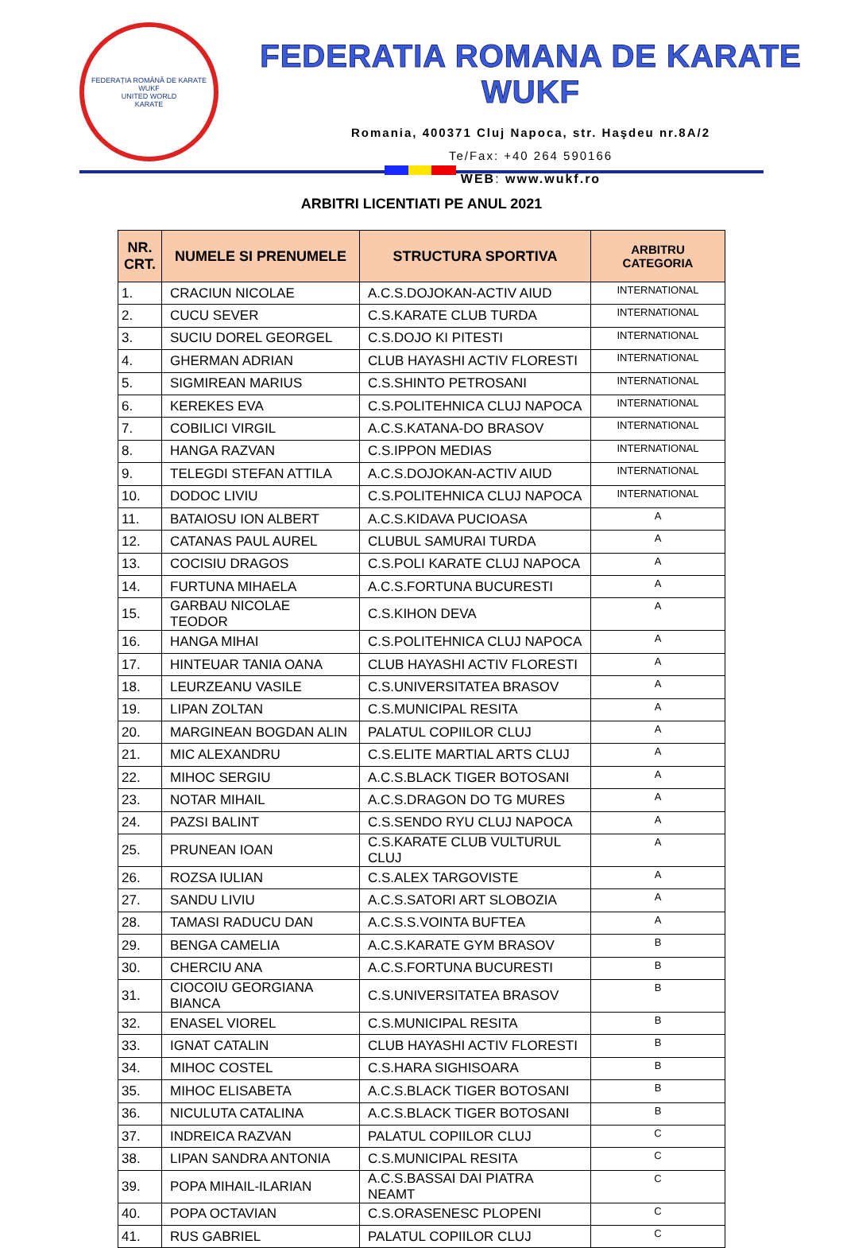FEDERAȚIA ROMÂNĂ DE KARATE WUKF
UNITED WORLD
KARATE
FEDERATIA ROMANA DE KARATE WUKF
Romania, 400371 Cluj Napoca, str. Haşdeu nr.8A/2
Te/Fax: +40 264 590166
WEB: www.wukf.ro
ARBITRI LICENTIATI PE ANUL 2021
| NR. CRT. | NUMELE SI PRENUMELE | STRUCTURA SPORTIVA | ARBITRU CATEGORIA |
| --- | --- | --- | --- |
| 1. | CRACIUN NICOLAE | A.C.S.DOJOKAN-ACTIV AIUD | INTERNATIONAL |
| 2. | CUCU SEVER | C.S.KARATE CLUB TURDA | INTERNATIONAL |
| 3. | SUCIU DOREL GEORGEL | C.S.DOJO KI PITESTI | INTERNATIONAL |
| 4. | GHERMAN ADRIAN | CLUB HAYASHI ACTIV FLORESTI | INTERNATIONAL |
| 5. | SIGMIREAN MARIUS | C.S.SHINTO PETROSANI | INTERNATIONAL |
| 6. | KEREKES EVA | C.S.POLITEHNICA CLUJ NAPOCA | INTERNATIONAL |
| 7. | COBILICI VIRGIL | A.C.S.KATANA-DO BRASOV | INTERNATIONAL |
| 8. | HANGA RAZVAN | C.S.IPPON MEDIAS | INTERNATIONAL |
| 9. | TELEGDI STEFAN ATTILA | A.C.S.DOJOKAN-ACTIV AIUD | INTERNATIONAL |
| 10. | DODOC LIVIU | C.S.POLITEHNICA CLUJ NAPOCA | INTERNATIONAL |
| 11. | BATAIOSU ION ALBERT | A.C.S.KIDAVA PUCIOASA | A |
| 12. | CATANAS PAUL AUREL | CLUBUL SAMURAI TURDA | A |
| 13. | COCISIU DRAGOS | C.S.POLI KARATE CLUJ NAPOCA | A |
| 14. | FURTUNA MIHAELA | A.C.S.FORTUNA BUCURESTI | A |
| 15. | GARBAU NICOLAE TEODOR | C.S.KIHON DEVA | A |
| 16. | HANGA MIHAI | C.S.POLITEHNICA CLUJ NAPOCA | A |
| 17. | HINTEUAR TANIA OANA | CLUB HAYASHI ACTIV FLORESTI | A |
| 18. | LEURZEANU VASILE | C.S.UNIVERSITATEA BRASOV | A |
| 19. | LIPAN ZOLTAN | C.S.MUNICIPAL RESITA | A |
| 20. | MARGINEAN BOGDAN ALIN | PALATUL COPIILOR CLUJ | A |
| 21. | MIC ALEXANDRU | C.S.ELITE MARTIAL ARTS CLUJ | A |
| 22. | MIHOC SERGIU | A.C.S.BLACK TIGER BOTOSANI | A |
| 23. | NOTAR MIHAIL | A.C.S.DRAGON DO TG MURES | A |
| 24. | PAZSI BALINT | C.S.SENDO RYU CLUJ NAPOCA | A |
| 25. | PRUNEAN IOAN | C.S.KARATE CLUB VULTURUL CLUJ | A |
| 26. | ROZSA IULIAN | C.S.ALEX TARGOVISTE | A |
| 27. | SANDU LIVIU | A.C.S.SATORI ART SLOBOZIA | A |
| 28. | TAMASI RADUCU DAN | A.C.S.S.VOINTA BUFTEA | A |
| 29. | BENGA CAMELIA | A.C.S.KARATE GYM BRASOV | B |
| 30. | CHERCIU ANA | A.C.S.FORTUNA BUCURESTI | B |
| 31. | CIOCOIU GEORGIANA BIANCA | C.S.UNIVERSITATEA BRASOV | B |
| 32. | ENASEL VIOREL | C.S.MUNICIPAL RESITA | B |
| 33. | IGNAT CATALIN | CLUB HAYASHI ACTIV FLORESTI | B |
| 34. | MIHOC COSTEL | C.S.HARA SIGHISOARA | B |
| 35. | MIHOC ELISABETA | A.C.S.BLACK TIGER BOTOSANI | B |
| 36. | NICULUTA CATALINA | A.C.S.BLACK TIGER BOTOSANI | B |
| 37. | INDREICA RAZVAN | PALATUL COPIILOR CLUJ | C |
| 38. | LIPAN SANDRA ANTONIA | C.S.MUNICIPAL RESITA | C |
| 39. | POPA MIHAIL-ILARIAN | A.C.S.BASSAI DAI PIATRA NEAMT | C |
| 40. | POPA OCTAVIAN | C.S.ORASENESC PLOPENI | C |
| 41. | RUS GABRIEL | PALATUL COPIILOR CLUJ | C |